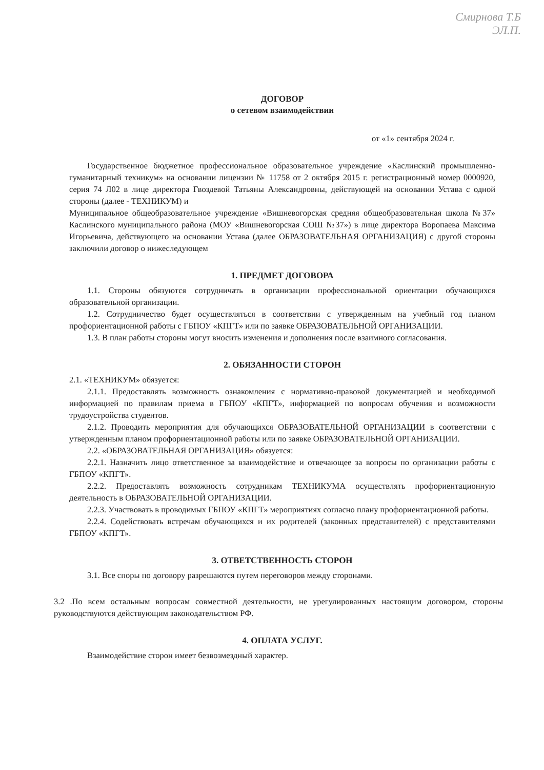Смирнова Т.Б
ЭЛ.П.
ДОГОВОР
о сетевом взаимодействии
от «1» сентября 2024 г.
Государственное бюджетное профессиональное образовательное учреждение «Каслинский промышленно-гуманитарный техникум» на основании лицензии № 11758 от 2 октября 2015 г. регистрационный номер 0000920, серия 74 Л02 в лице директора Гвоздевой Татьяны Александровны, действующей на основании Устава с одной стороны (далее - ТЕХНИКУМ) и
Муниципальное общеобразовательное учреждение «Вишневогорская средняя общеобразовательная школа №37» Каслинского муниципального района (МОУ «Вишневогорская СОШ №37») в лице директора Воропаева Максима Игорьевича, действующего на основании Устава (далее ОБРАЗОВАТЕЛЬНАЯ ОРГАНИЗАЦИЯ) с другой стороны заключили договор о нижеследующем
1. ПРЕДМЕТ ДОГОВОРА
1.1. Стороны обязуются сотрудничать в организации профессиональной ориентации обучающихся образовательной организации.
1.2. Сотрудничество будет осуществляться в соответствии с утвержденным на учебный год планом профориентационной работы с ГБПОУ «КПГТ» или по заявке ОБРАЗОВАТЕЛЬНОЙ ОРГАНИЗАЦИИ.
1.3. В план работы стороны могут вносить изменения и дополнения после взаимного согласования.
2. ОБЯЗАННОСТИ СТОРОН
2.1. «ТЕХНИКУМ» обязуется:
2.1.1. Предоставлять возможность ознакомления с нормативно-правовой документацией и необходимой информацией по правилам приема в ГБПОУ «КПГТ», информацией по вопросам обучения и возможности трудоустройства студентов.
2.1.2. Проводить мероприятия для обучающихся ОБРАЗОВАТЕЛЬНОЙ ОРГАНИЗАЦИИ в соответствии с утвержденным планом профориентационной работы или по заявке ОБРАЗОВАТЕЛЬНОЙ ОРГАНИЗАЦИИ.
2.2. «ОБРАЗОВАТЕЛЬНАЯ ОРГАНИЗАЦИЯ» обязуется:
2.2.1. Назначить лицо ответственное за взаимодействие и отвечающее за вопросы по организации работы с ГБПОУ «КПГТ».
2.2.2. Предоставлять возможность сотрудникам ТЕХНИКУМА осуществлять профориентационную деятельность в ОБРАЗОВАТЕЛЬНОЙ ОРГАНИЗАЦИИ.
2.2.3. Участвовать в проводимых ГБПОУ «КПГТ» мероприятиях согласно плану профориентационной работы.
2.2.4. Содействовать встречам обучающихся и их родителей (законных представителей) с представителями ГБПОУ «КПГТ».
3. ОТВЕТСТВЕННОСТЬ СТОРОН
3.1. Все споры по договору разрешаются путем переговоров между сторонами.
3.2 .По всем остальным вопросам совместной деятельности, не урегулированных настоящим договором, стороны руководствуются действующим законодательством РФ.
4. ОПЛАТА УСЛУГ.
Взаимодействие сторон имеет безвозмездный характер.